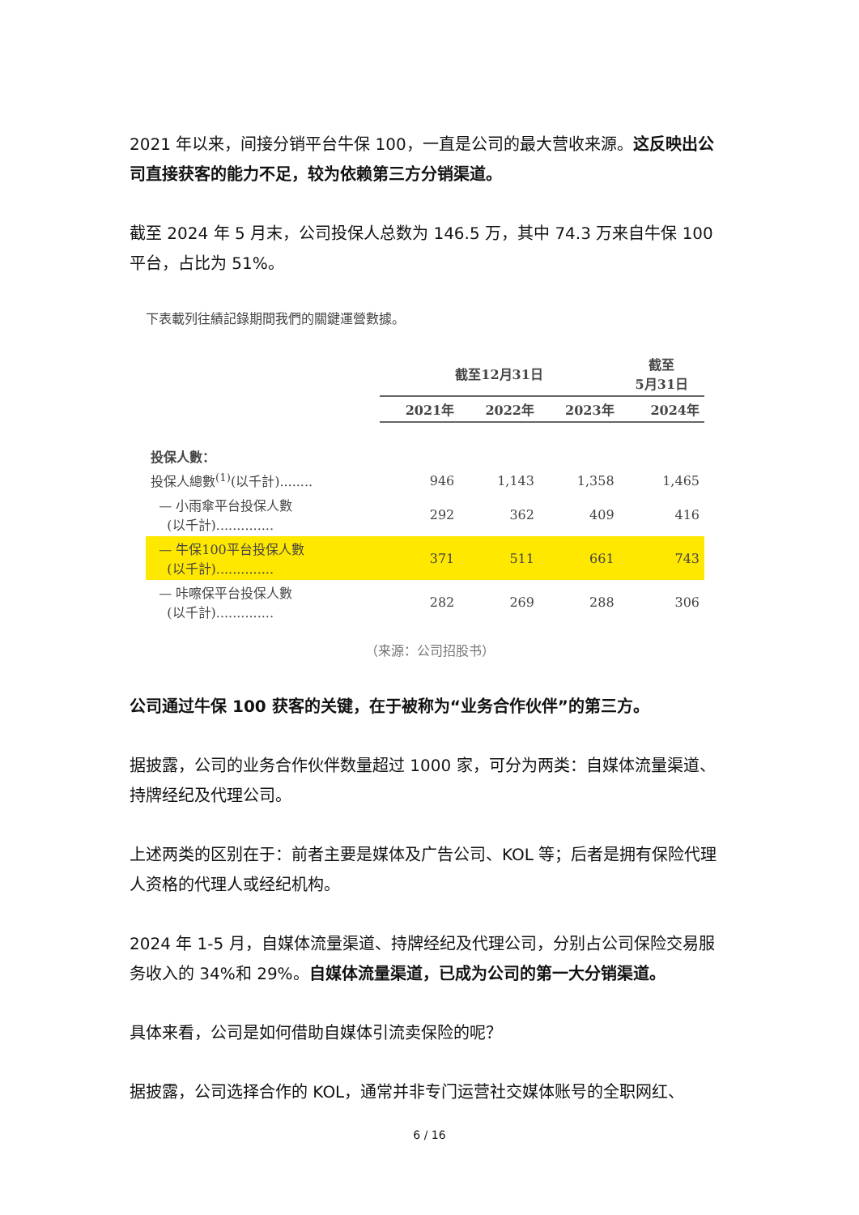2021 年以来，间接分销平台牛保 100，一直是公司的最大营收来源。这反映出公司直接获客的能力不足，较为依赖第三方分销渠道。
截至 2024 年 5 月末，公司投保人总数为 146.5 万，其中 74.3 万来自牛保 100 平台，占比为 51%。
下表載列往績記錄期間我們的關鍵運營數據。
| | 截至12月31日 | | | 截至 5月31日 |
| --- | --- | --- | --- | --- |
| | 2021年 | 2022年 | 2023年 | 2024年 |
| 投保人數： | | | | |
| 投保人總數<sup>(1)</sup>(以千計)........ | 946 | 1,143 | 1,358 | 1,465 |
| — 小雨傘平台投保人數 (以千計).............. | 292 | 362 | 409 | 416 |
| — 牛保100平台投保人數 (以千計).............. | 371 | 511 | 661 | 743 |
| — 咔嚓保平台投保人數 (以千計).............. | 282 | 269 | 288 | 306 |
（来源：公司招股书）
公司通过牛保 100 获客的关键，在于被称为“业务合作伙伴”的第三方。
据披露，公司的业务合作伙伴数量超过 1000 家，可分为两类：自媒体流量渠道、持牌经纪及代理公司。
上述两类的区别在于：前者主要是媒体及广告公司、KOL 等；后者是拥有保险代理人资格的代理人或经纪机构。
2024 年 1-5 月，自媒体流量渠道、持牌经纪及代理公司，分别占公司保险交易服务收入的 34%和 29%。自媒体流量渠道，已成为公司的第一大分销渠道。
具体来看，公司是如何借助自媒体引流卖保险的呢？
据披露，公司选择合作的 KOL，通常并非专门运营社交媒体账号的全职网红、
6 / 16